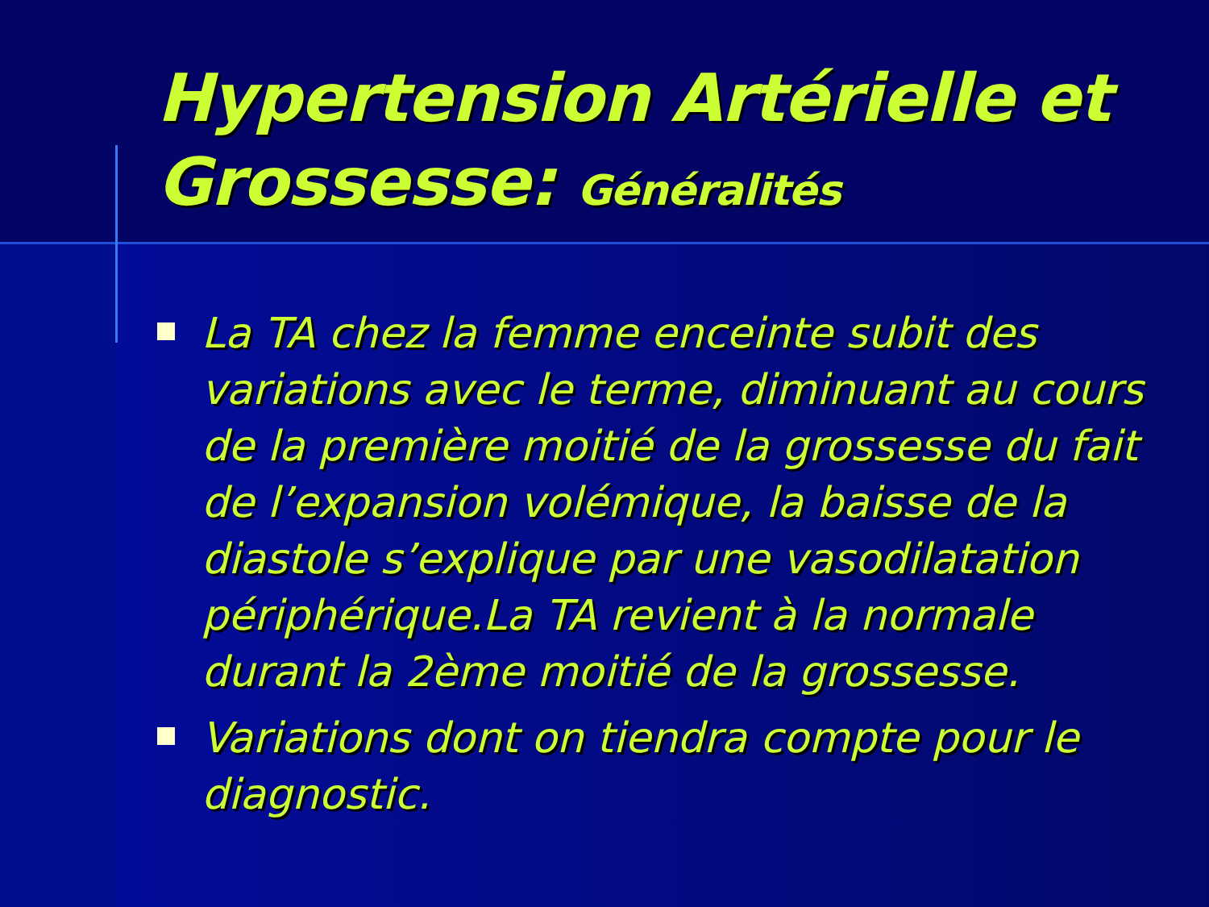Hypertension Artérielle et Grossesse: Généralités
La TA chez la femme enceinte subit des variations avec le terme, diminuant au cours de la première moitié de la grossesse du fait de l’expansion volémique, la baisse de la diastole s’explique par une vasodilatation périphérique.La TA revient à la normale durant la 2ème moitié de la grossesse.
Variations dont on tiendra compte pour le diagnostic.